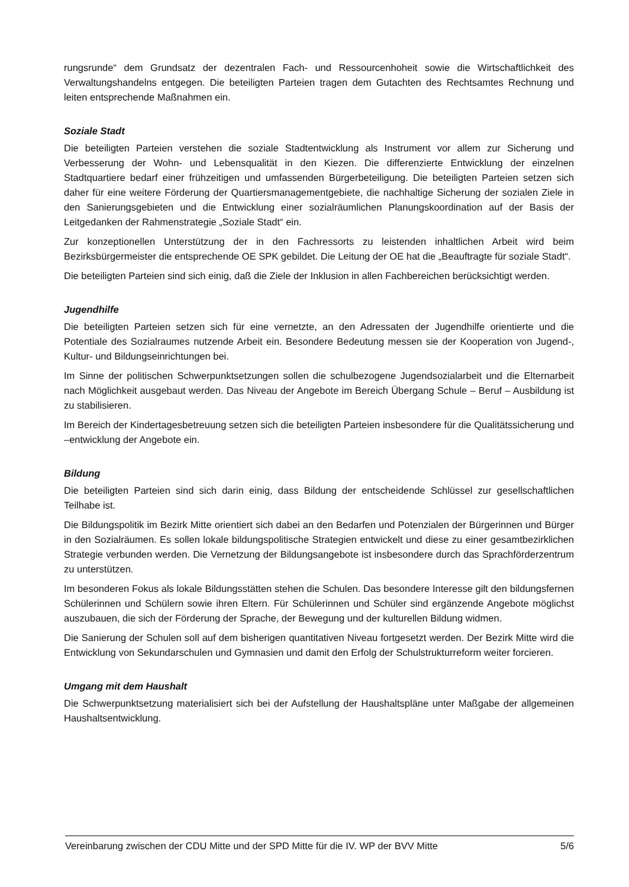rungsrunde“ dem Grundsatz der dezentralen Fach- und Ressourcenhoheit sowie die Wirtschaftlichkeit des Verwaltungshandelns entgegen. Die beteiligten Parteien tragen dem Gutachten des Rechtsamtes Rechnung und leiten entsprechende Maßnahmen ein.
Soziale Stadt
Die beteiligten Parteien verstehen die soziale Stadtentwicklung als Instrument vor allem zur Sicherung und Verbesserung der Wohn- und Lebensqualität in den Kiezen. Die differenzierte Entwicklung der einzelnen Stadtquartiere bedarf einer frühzeitigen und umfassenden Bürgerbeteiligung. Die beteiligten Parteien setzen sich daher für eine weitere Förderung der Quartiersmanagementgebiete, die nachhaltige Sicherung der sozialen Ziele in den Sanierungsgebieten und die Entwicklung einer sozialräumlichen Planungskoordination auf der Basis der Leitgedanken der Rahmenstrategie „Soziale Stadt“ ein.
Zur konzeptionellen Unterstützung der in den Fachressorts zu leistenden inhaltlichen Arbeit wird beim Bezirksbürgermeister die entsprechende OE SPK gebildet. Die Leitung der OE hat die „Beauftragte für soziale Stadt“.
Die beteiligten Parteien sind sich einig, daß die Ziele der Inklusion in allen Fachbereichen berücksichtigt werden.
Jugendhilfe
Die beteiligten Parteien setzen sich für eine vernetzte, an den Adressaten der Jugendhilfe orientierte und die Potentiale des Sozialraumes nutzende Arbeit ein. Besondere Bedeutung messen sie der Kooperation von Jugend-, Kultur- und Bildungseinrichtungen bei.
Im Sinne der politischen Schwerpunktsetzungen sollen die schulbezogene Jugendsozialarbeit und die Elternarbeit nach Möglichkeit ausgebaut werden. Das Niveau der Angebote im Bereich Übergang Schule – Beruf – Ausbildung ist zu stabilisieren.
Im Bereich der Kindertagesbetreuung setzen sich die beteiligten Parteien insbesondere für die Qualitätssicherung und –entwicklung der Angebote ein.
Bildung
Die beteiligten Parteien sind sich darin einig, dass Bildung der entscheidende Schlüssel zur gesellschaftlichen Teilhabe ist.
Die Bildungspolitik im Bezirk Mitte orientiert sich dabei an den Bedarfen und Potenzialen der Bürgerinnen und Bürger in den Sozialräumen. Es sollen lokale bildungspolitische Strategien entwickelt und diese zu einer gesamtbezirklichen Strategie verbunden werden. Die Vernetzung der Bildungsangebote ist insbesondere durch das Sprachförderzentrum zu unterstützen.
Im besonderen Fokus als lokale Bildungsstätten stehen die Schulen. Das besondere Interesse gilt den bildungsfernen Schülerinnen und Schülern sowie ihren Eltern. Für Schülerinnen und Schüler sind ergänzende Angebote möglichst auszubauen, die sich der Förderung der Sprache, der Bewegung und der kulturellen Bildung widmen.
Die Sanierung der Schulen soll auf dem bisherigen quantitativen Niveau fortgesetzt werden. Der Bezirk Mitte wird die Entwicklung von Sekundarschulen und Gymnasien und damit den Erfolg der Schulstrukturreform weiter forcieren.
Umgang mit dem Haushalt
Die Schwerpunktsetzung materialisiert sich bei der Aufstellung der Haushaltspläne unter Maßgabe der allgemeinen Haushaltsentwicklung.
Vereinbarung zwischen der CDU Mitte und der SPD Mitte für die IV. WP der BVV Mitte 5/6